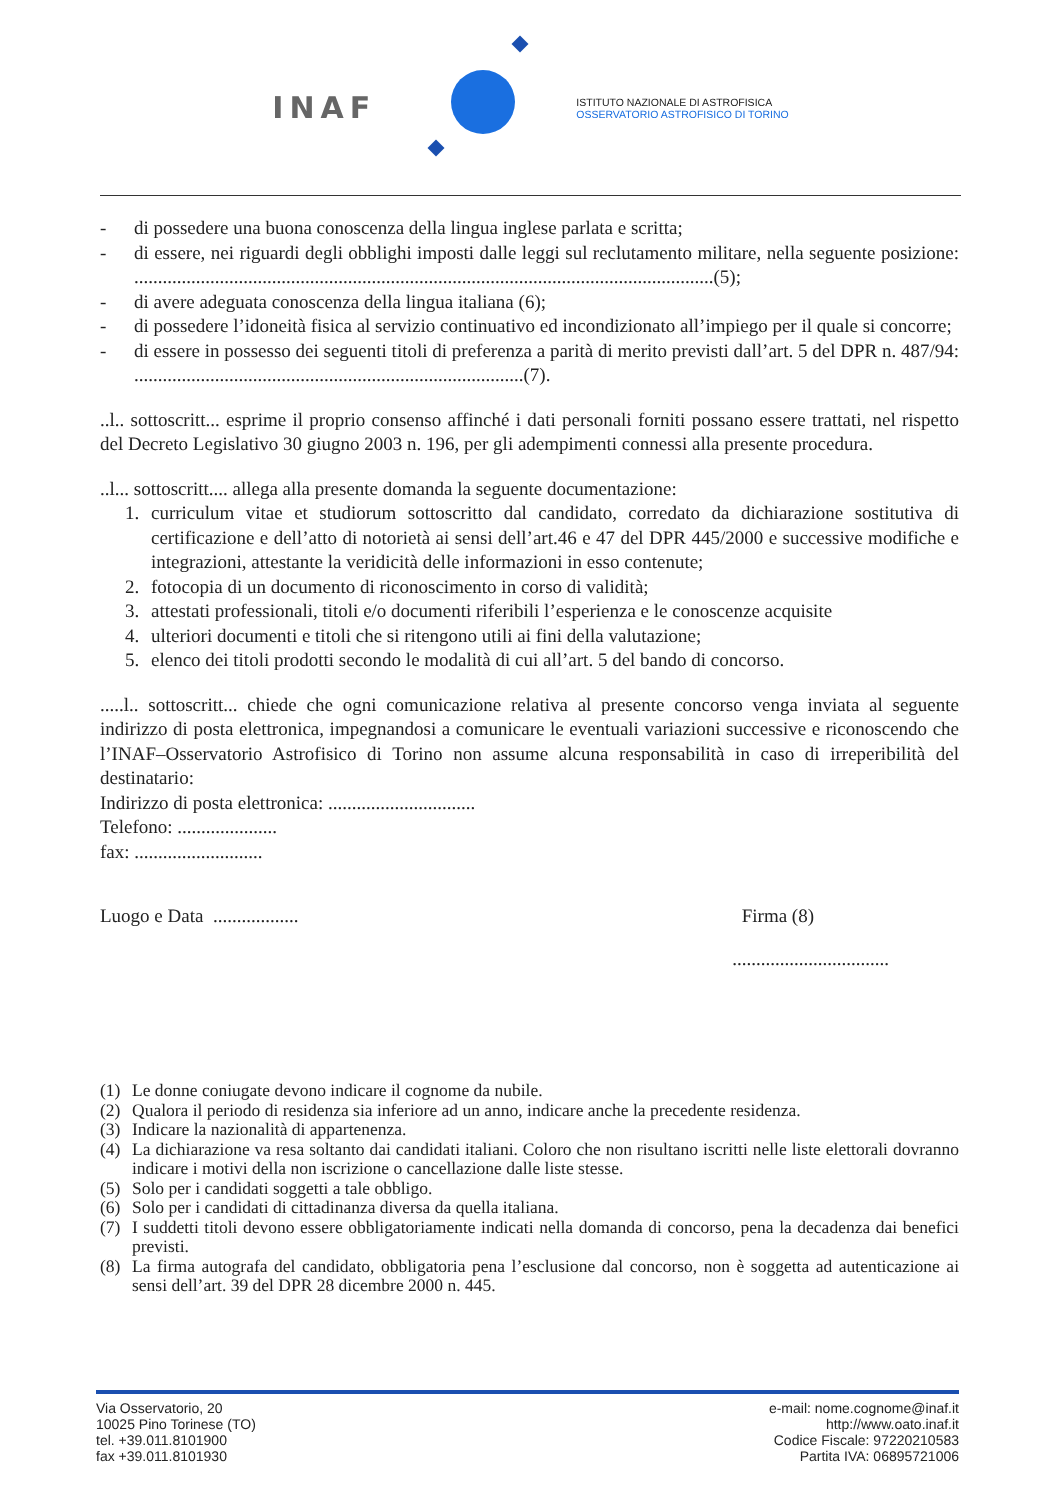INAF
ISTITUTO NAZIONALE DI ASTROFISICA
OSSERVATORIO ASTROFISICO DI TORINO
- di possedere una buona conoscenza della lingua inglese parlata e scritta;
- di essere, nei riguardi degli obblighi imposti dalle leggi sul reclutamento militare, nella seguente posizione: ..........................................................................................................................(5);
- di avere adeguata conoscenza della lingua italiana (6);
- di possedere l’idoneità fisica al servizio continuativo ed incondizionato all’impiego per il quale si concorre;
- di essere in possesso dei seguenti titoli di preferenza a parità di merito previsti dall’art. 5 del DPR n. 487/94: ..................................................................................(7).
..l.. sottoscritt... esprime il proprio consenso affinché i dati personali forniti possano essere trattati, nel rispetto del Decreto Legislativo 30 giugno 2003 n. 196, per gli adempimenti connessi alla presente procedura.
..l... sottoscritt.... allega alla presente domanda la seguente documentazione:
1. curriculum vitae et studiorum sottoscritto dal candidato, corredato da dichiarazione sostitutiva di certificazione e dell’atto di notorietà ai sensi dell’art.46 e 47 del DPR 445/2000 e successive modifiche e integrazioni, attestante la veridicità delle informazioni in esso contenute;
2. fotocopia di un documento di riconoscimento in corso di validità;
3. attestati professionali, titoli e/o documenti riferibili l’esperienza e le conoscenze acquisite
4. ulteriori documenti e titoli che si ritengono utili ai fini della valutazione;
5. elenco dei titoli prodotti secondo le modalità di cui all’art. 5 del bando di concorso.
.....l.. sottoscritt... chiede che ogni comunicazione relativa al presente concorso venga inviata al seguente indirizzo di posta elettronica, impegnandosi a comunicare le eventuali variazioni successive e riconoscendo che l’INAF–Osservatorio Astrofisico di Torino non assume alcuna responsabilità in caso di irreperibilità del destinatario:
Indirizzo di posta elettronica: ...............................
Telefono: .....................
fax: ...........................
Luogo e Data .................. Firma (8)
.................................
(1) Le donne coniugate devono indicare il cognome da nubile.
(2) Qualora il periodo di residenza sia inferiore ad un anno, indicare anche la precedente residenza.
(3) Indicare la nazionalità di appartenenza.
(4) La dichiarazione va resa soltanto dai candidati italiani. Coloro che non risultano iscritti nelle liste elettorali dovranno indicare i motivi della non iscrizione o cancellazione dalle liste stesse.
(5) Solo per i candidati soggetti a tale obbligo.
(6) Solo per i candidati di cittadinanza diversa da quella italiana.
(7) I suddetti titoli devono essere obbligatoriamente indicati nella domanda di concorso, pena la decadenza dai benefici previsti.
(8) La firma autografa del candidato, obbligatoria pena l’esclusione dal concorso, non è soggetta ad autenticazione ai sensi dell’art. 39 del DPR 28 dicembre 2000 n. 445.
Via Osservatorio, 20
10025 Pino Torinese (TO)
tel. +39.011.8101900
fax +39.011.8101930
e-mail: nome.cognome@inaf.it
http://www.oato.inaf.it
Codice Fiscale: 97220210583
Partita IVA: 06895721006